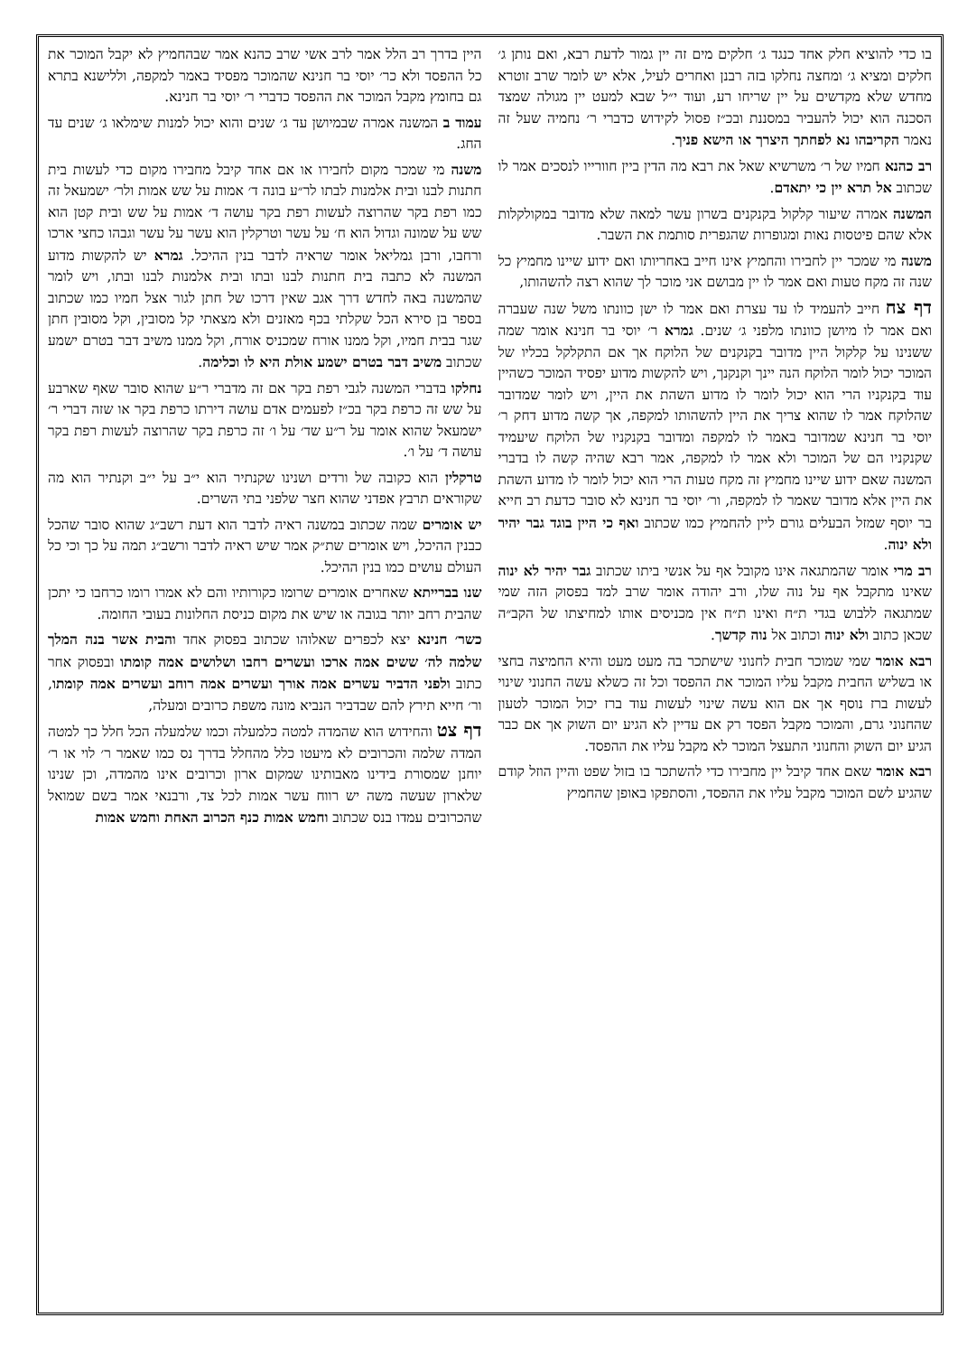בו כדי להוציא חלק אחד כנגד ג׳ חלקים מים זה יין גמור לדעת רבא, ואם נותן ג׳ חלקים ומציא ג׳ ומחצה נחלקו בזה רבנן ואחרים לעיל, אלא יש לומר שרב זוטרא מחדש שלא מקדשים על יין שריחו רע, ועוד י״ל שבא למעט יין מגולה שמצד הסכנה הוא יכול להעביר במסננת ובכ״ז פסול לקידוש כדברי ר׳ נחמיה שעל זה נאמר הקריבהו נא לפחתך היצרך או הישא פניך.
רב כהנא חמיו של ר׳ משרשיא שאל את רבא מה הדין ביין חוורייו לנסכים אמר לו שכתוב אל תרא יין כי יתאדם.
המשנה אמרה שיעור קלקול בקנקנים בשרון עשר למאה שלא מדובר במקולקלות אלא שהם פיטסות נאות ומגופרות שהגפרית סותמת את השבר.
משנה מי שמכר יין לחבירו והחמיץ אינו חייב באחריותו ואם ידוע שיינו מחמיץ כל שנה זה מקח טעות ואם אמר לו יין מבושם אני מוכר לך שהוא רצה להשהותו,
דף צח חייב להעמיד לו עד עצרת ואם אמר לו ישן כוונתו משל שנה שעברה ואם אמר לו מיושן כוונתו מלפני ג׳ שנים. גמרא ר׳ יוסי בר חנינא אומר שמה ששנינו על קלקול היין מדובר בקנקנים של הלוקח אך אם התקלקל בכליו של המוכר יכול לומר הלוקח הנה יינך וקנקנך, ויש להקשות מדוע יפסיד המוכר כשהיין עוד בקנקניו הרי הוא יכול לומר לו מדוע השהת את היין, ויש לומר שמדובר שהלוקח אמר לו שהוא צריך את היין להשהותו למקפה, אך קשה מדוע דחק ר׳ יוסי בר חנינא שמדובר באמר לו למקפה ומדובר בקנקניו של הלוקח שיעמיד שקנקניו הם של המוכר ולא אמר לו למקפה, אמר רבא שהיה קשה לו בדברי המשנה שאם ידוע שיינו מחמיץ זה מקח טעות הרי הוא יכול לומר לו מדוע השהת את היין אלא מדובר שאמר לו למקפה, ור׳ יוסי בר חנינא לא סובר כדעת רב חייא בר יוסף שמזל הבעלים גורם ליין להחמיץ כמו שכתוב ואף כי היין בוגד גבר יהיר ולא ינוה.
רב מרי אומר שהמתגאה אינו מקובל אף על אנשי ביתו שכתוב גבר יהיר לא ינוה שאינו מתקבל אף על נוה שלו, ורב יהודה אומר שרב למד בפסוק הזה שמי שמתגאה ללבוש בגדי ת״ח ואינו ת״ח אין מכניסים אותו למחיצתו של הקב״ה שכאן כתוב ולא ינוה וכתוב אל נוה קדשך.
רבא אומר שמי שמוכר חבית לחנוני שישתכר בה מעט מעט והיא החמיצה בחצי או בשליש החבית מקבל עליו המוכר את ההפסד וכל זה כשלא עשה החנוני שינוי לעשות ברז נוסף אך אם הוא עשה שינוי לעשות עוד ברז יכול המוכר לטעון שהחנוני גרם, והמוכר מקבל הפסד רק אם עדיין לא הגיע יום השוק אך אם כבר הגיע יום השוק והחנוני התעצל המוכר לא מקבל עליו את ההפסד.
רבא אומר שאם אחד קיבל יין מחבירו כדי להשתכר בו בזול שפט והיין הוזל קודם שהגיע לשם המוכר מקבל עליו את ההפסד, והסתפקו באופן שהחמיץ
היין בדרך רב הלל אמר לרב אשי שרב כהנא אמר שבהחמיץ לא יקבל המוכר את כל ההפסד ולא כר׳ יוסי בר חנינא שהמוכר מפסיד באמר למקפה, וללישנא בתרא גם בחומץ מקבל המוכר את ההפסד כדברי ר׳ יוסי בר חנינא.
עמוד ב המשנה אמרה שבמיושן עד ג׳ שנים והוא יכול למנות שימלאו ג׳ שנים עד החג.
משנה מי שמכר מקום לחבירו או אם אחד קיבל מחבירו מקום כדי לעשות בית חתנות לבנו ובית אלמנות לבתו לר״ע בונה ד׳ אמות על שש אמות ולר׳ ישמעאל זה כמו רפת בקר שהרוצה לעשות רפת בקר עושה ד׳ אמות על שש ובית קטן הוא שש על שמונה וגדול הוא ח׳ על עשר וטרקלין הוא עשר על עשר וגבהו כחצי ארכו ורחבו, ורבן גמליאל אומר שראיה לדבר בנין ההיכל. גמרא יש להקשות מדוע המשנה לא כתבה בית חתנות לבנו ובתו ובית אלמנות לבנו ובתו, ויש לומר שהמשנה באה לחדש דרך אגב שאין דרכו של חתן לגור אצל חמיו כמו שכתוב בספר בן סירא הכל שקלתי בכף מאזנים ולא מצאתי קל מסובין, וקל מסובין חתן שגר בבית חמיו, וקל ממנו אורח שמכניס אורח, וקל ממנו משיב דבר בטרם ישמע שכתוב משיב דבר בטרם ישמע אולת היא לו וכלימה.
נחלקו בדברי המשנה לגבי רפת בקר אם זה מדברי ר״ע שהוא סובר שאף שארבע על שש זה כרפת בקר בכ״ז לפעמים אדם עושה דירתו כרפת בקר או שזה דברי ר׳ ישמעאל שהוא אומר על ר״ע שד׳ על ו׳ זה כרפת בקר שהרוצה לעשות רפת בקר עושה ד׳ על ו׳.
טרקלין הוא כקובה של ורדים ושנינו שקנתיר הוא י״ב על י״ב וקנתיר הוא מה שקוראים תרבץ אפדני שהוא חצר שלפני בתי השרים.
יש אומרים שמה שכתוב במשנה ראיה לדבר הוא דעת רשב״ג שהוא סובר שהכל כבנין ההיכל, ויש אומרים שת״ק אמר שיש ראיה לדבר ורשב״ג תמה על כך וכי כל העולם עושים כמו בנין ההיכל.
שנו בברייתא שאחרים אומרים שרומו כקורותיו והם לא אמרו רומו כרחבו כי יתכן שהבית רחב יותר בגובה או שיש את מקום כניסת החלונות בעובי החומה.
כשר׳ חנינא יצא לכפרים שאלוהו שכתוב בפסוק אחד והבית אשר בנה המלך שלמה לה׳ ששים אמה ארכו ועשרים רחבו ושלושים אמה קומתו ובפסוק אחר כתוב ולפני הדביר עשרים אמה אורך ועשרים אמה רוחב ועשרים אמה קומתו, ור׳ חייא תירץ להם שבדביר הנביא מונה משפת כרובים ומעלה,
דף צט והחידוש הוא שהמדה למטה כלמעלה וכמו שלמעלה הכל חלל כך למטה המדה שלמה והכרובים לא מיעטו כלל מהחלל בדרך נס כמו שאמר ר׳ לוי או ר׳ יוחנן שמסורת בידינו מאבותינו שמקום ארון וכרובים אינו מהמדה, וכן שנינו שלארון שעשה משה יש רווח עשר אמות לכל צד, ורבנאי אמר בשם שמואל שהכרובים עמדו בנס שכתוב וחמש אמות כנף הכרוב האחת וחמש אמות